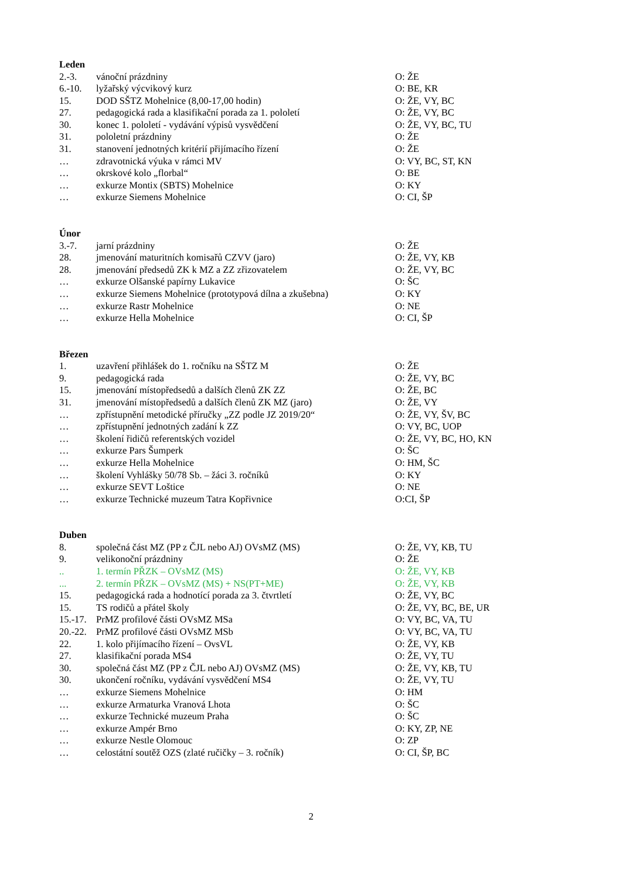Leden
| 2.-3. | vánoční prázdniny | O: ŽE |
| 6.-10. | lyžařský výcvikový kurz | O: BE, KR |
| 15. | DOD SŠTZ Mohelnice (8,00-17,00 hodin) | O: ŽE, VY, BC |
| 27. | pedagogická rada a klasifikační porada za 1. pololetí | O: ŽE, VY, BC |
| 30. | konec 1. pololetí - vydávání výpisů vysvědčení | O: ŽE, VY, BC, TU |
| 31. | pololetní prázdniny | O: ŽE |
| 31. | stanovení jednotných kritérií přijímacího řízení | O: ŽE |
| … | zdravotnická výuka v rámci MV | O: VY, BC, ST, KN |
| … | okrskové kolo „florbal“ | O: BE |
| … | exkurze Montix (SBTS) Mohelnice | O: KY |
| … | exkurze Siemens Mohelnice | O: CI, ŠP |
Únor
| 3.-7. | jarní prázdniny | O: ŽE |
| 28. | jmenování maturitních komisařů CZVV (jaro) | O: ŽE, VY, KB |
| 28. | jmenování předsedů ZK k MZ a ZZ zřizovatelem | O: ŽE, VY, BC |
| … | exkurze Olšanské papírny Lukavice | O: ŠC |
| … | exkurze Siemens Mohelnice (prototypová dílna a zkušebna) | O: KY |
| … | exkurze Rastr Mohelnice | O: NE |
| … | exkurze Hella Mohelnice | O: CI, ŠP |
Březen
| 1. | uzavření přihlášek do 1. ročníku na SŠTZ M | O: ŽE |
| 9. | pedagogická rada | O: ŽE, VY, BC |
| 15. | jmenování místopředsedů a dalších členů ZK ZZ | O: ŽE, BC |
| 31. | jmenování místopředsedů a dalších členů ZK MZ (jaro) | O: ŽE, VY |
| … | zpřístupnění metodické příručky „ZZ podle JZ 2019/20“ | O: ŽE, VY, ŠV, BC |
| … | zpřístupnění jednotných zadání k ZZ | O: VY, BC, UOP |
| … | školení řidičů referentských vozidel | O: ŽE, VY, BC, HO, KN |
| … | exkurze Pars Šumperk | O: ŠC |
| … | exkurze Hella Mohelnice | O: HM, ŠC |
| … | školení Vyhlášky 50/78 Sb. – žáci 3. ročníků | O: KY |
| … | exkurze SEVT Loštice | O: NE |
| … | exkurze Technické muzeum Tatra Kopřivnice | O:CI, ŠP |
Duben
| 8. | společná část MZ (PP z ČJL nebo AJ) OVsMZ (MS) | O: ŽE, VY, KB, TU |
| 9. | velikonoční prázdniny | O: ŽE |
| .. | 1. termín PŘZK – OVsMZ (MS) | O: ŽE, VY, KB |
| ... | 2. termín PŘZK – OVsMZ (MS) + NS(PT+ME) | O: ŽE, VY, KB |
| 15. | pedagogická rada a hodnotící porada za 3. čtvrtletí | O: ŽE, VY, BC |
| 15. | TS rodičů a přátel školy | O: ŽE, VY, BC, BE, UR |
| 15.-17. | PrMZ profilové části OVsMZ MSa | O: VY, BC, VA, TU |
| 20.-22. | PrMZ profilové části OVsMZ MSb | O: VY, BC, VA, TU |
| 22. | 1. kolo přijímacího řízení – OvsVL | O: ŽE, VY, KB |
| 27. | klasifikační porada MS4 | O: ŽE, VY, TU |
| 30. | společná část MZ (PP z ČJL nebo AJ) OVsMZ (MS) | O: ŽE, VY, KB, TU |
| 30. | ukončení ročníku, vydávání vysvědčení MS4 | O: ŽE, VY, TU |
| … | exkurze Siemens Mohelnice | O: HM |
| … | exkurze Armaturka Vranová Lhota | O: ŠC |
| … | exkurze Technické muzeum Praha | O: ŠC |
| … | exkurze Ampér Brno | O: KY, ZP, NE |
| … | exkurze Nestle Olomouc | O: ZP |
| … | celostátní soutěž OZS (zlaté ručičky – 3. ročník) | O: CI, ŠP, BC |
2